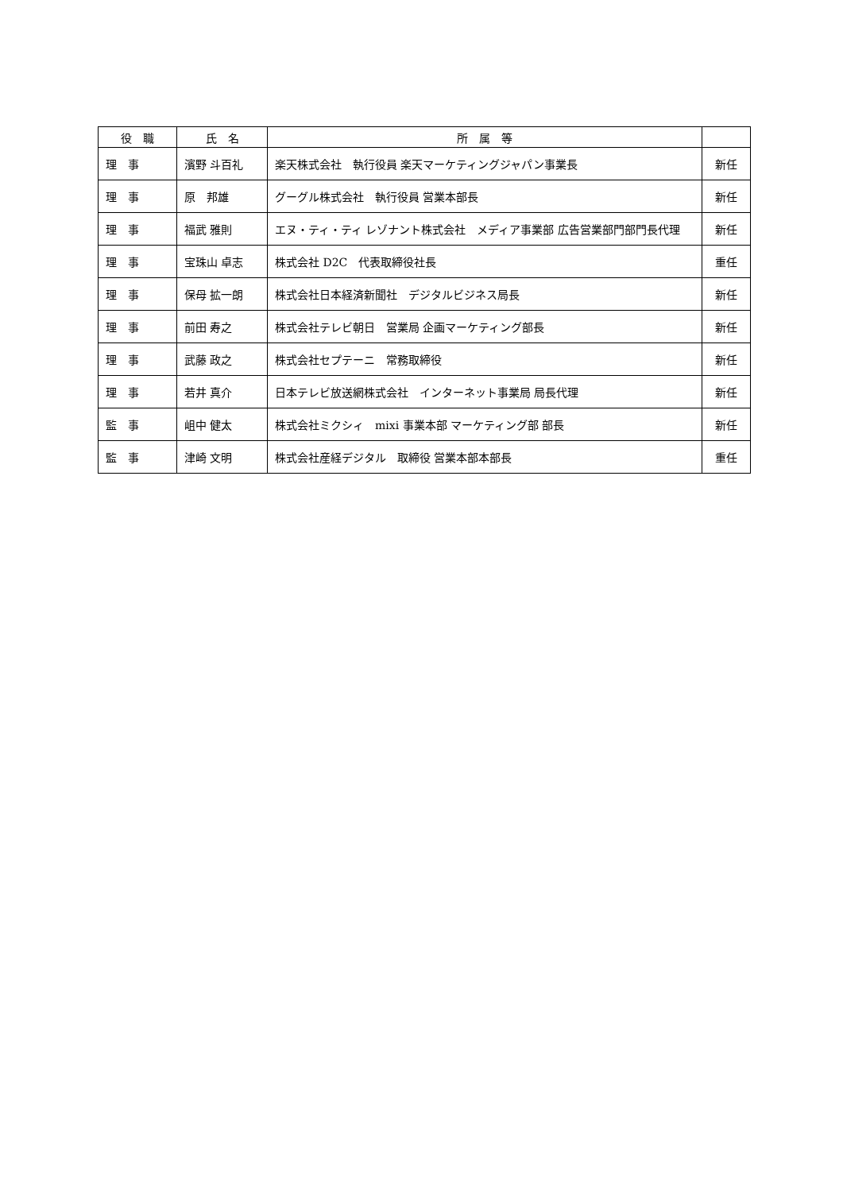| 役 職 | 氏 名 | 所 属 等 | |
| --- | --- | --- | --- |
| 理 事 | 濱野 斗百礼 | 楽天株式会社 執行役員 楽天マーケティングジャパン事業長 | 新任 |
| 理 事 | 原 邦雄 | グーグル株式会社 執行役員 営業本部長 | 新任 |
| 理 事 | 福武 雅則 | エヌ・ティ・ティ レゾナント株式会社 メディア事業部 広告営業部門部門長代理 | 新任 |
| 理 事 | 宝珠山 卓志 | 株式会社 D2C 代表取締役社長 | 重任 |
| 理 事 | 保母 拡一朗 | 株式会社日本経済新聞社 デジタルビジネス局長 | 新任 |
| 理 事 | 前田 寿之 | 株式会社テレビ朝日 営業局 企画マーケティング部長 | 新任 |
| 理 事 | 武藤 政之 | 株式会社セプテーニ 常務取締役 | 新任 |
| 理 事 | 若井 真介 | 日本テレビ放送網株式会社 インターネット事業局 局長代理 | 新任 |
| 監 事 | 岨中 健太 | 株式会社ミクシィ mixi 事業本部 マーケティング部 部長 | 新任 |
| 監 事 | 津崎 文明 | 株式会社産経デジタル 取締役 営業本部本部長 | 重任 |